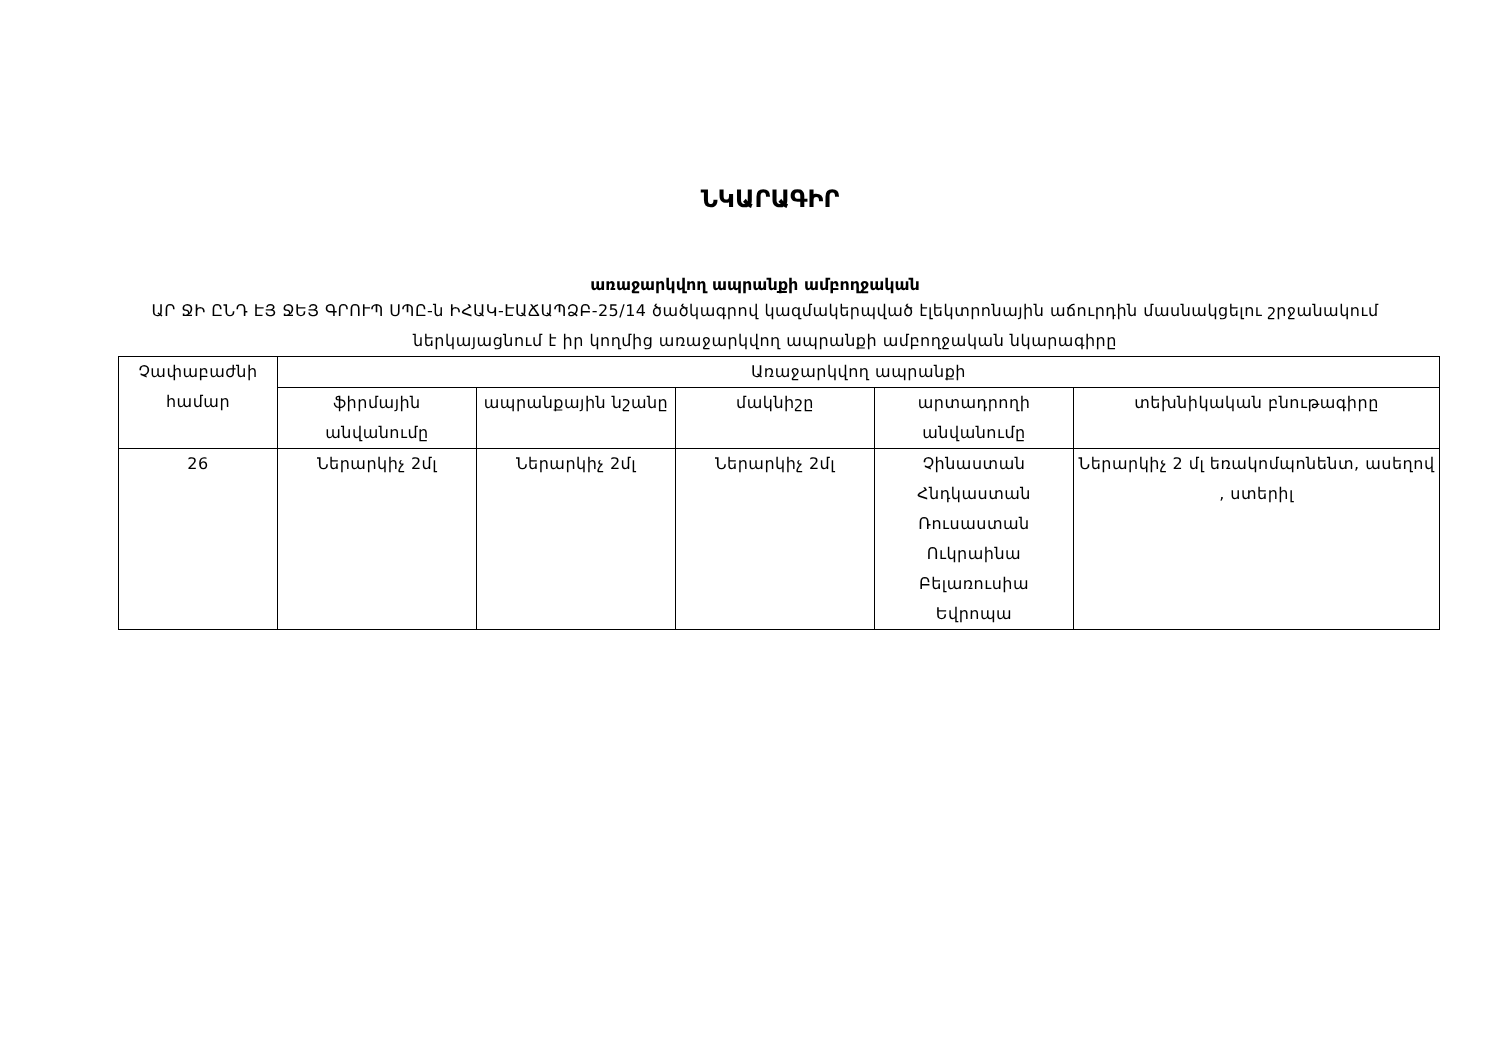ՆԿԱՐԱԳԻՐ
առաջարկվող ապրանքի ամբողջական
ԱՐ ՋԻ ԸՆԴ ԷՅ ՋԵՅ ԳՐՈՒՊ ՍՊԸ-ն ԻՀԱԿ-ԷԱՃԱՊՁԲ-25/14 ծածկագրով կազմակերպված էլեկտրոնային աճուրդին մասնակցելու շրջանակում ներկայացնում է իր կողմից առաջարկվող ապրանքի ամբողջական նկարագիրը
| Չափաբաժնի համար | Առաջարկվող ապրանքի | | | | |
| --- | --- | --- | --- | --- | --- |
| | ֆիրմային անվանումը | ապրանքային նշանը | մակնիշը | արտադրողի անվանումը | տեխնիկական բնութագիրը |
| 26 | Ներարկիչ 2մլ | Ներարկիչ 2մլ | Ներարկիչ 2մլ | Չինաստան Հնդկաստան Ռուսաստան Ուկրաինա Բելառուսիա Եվրոպա | Ներարկիչ 2 մլ եռակոմպոնենտ, ասեղով , ստերիլ |